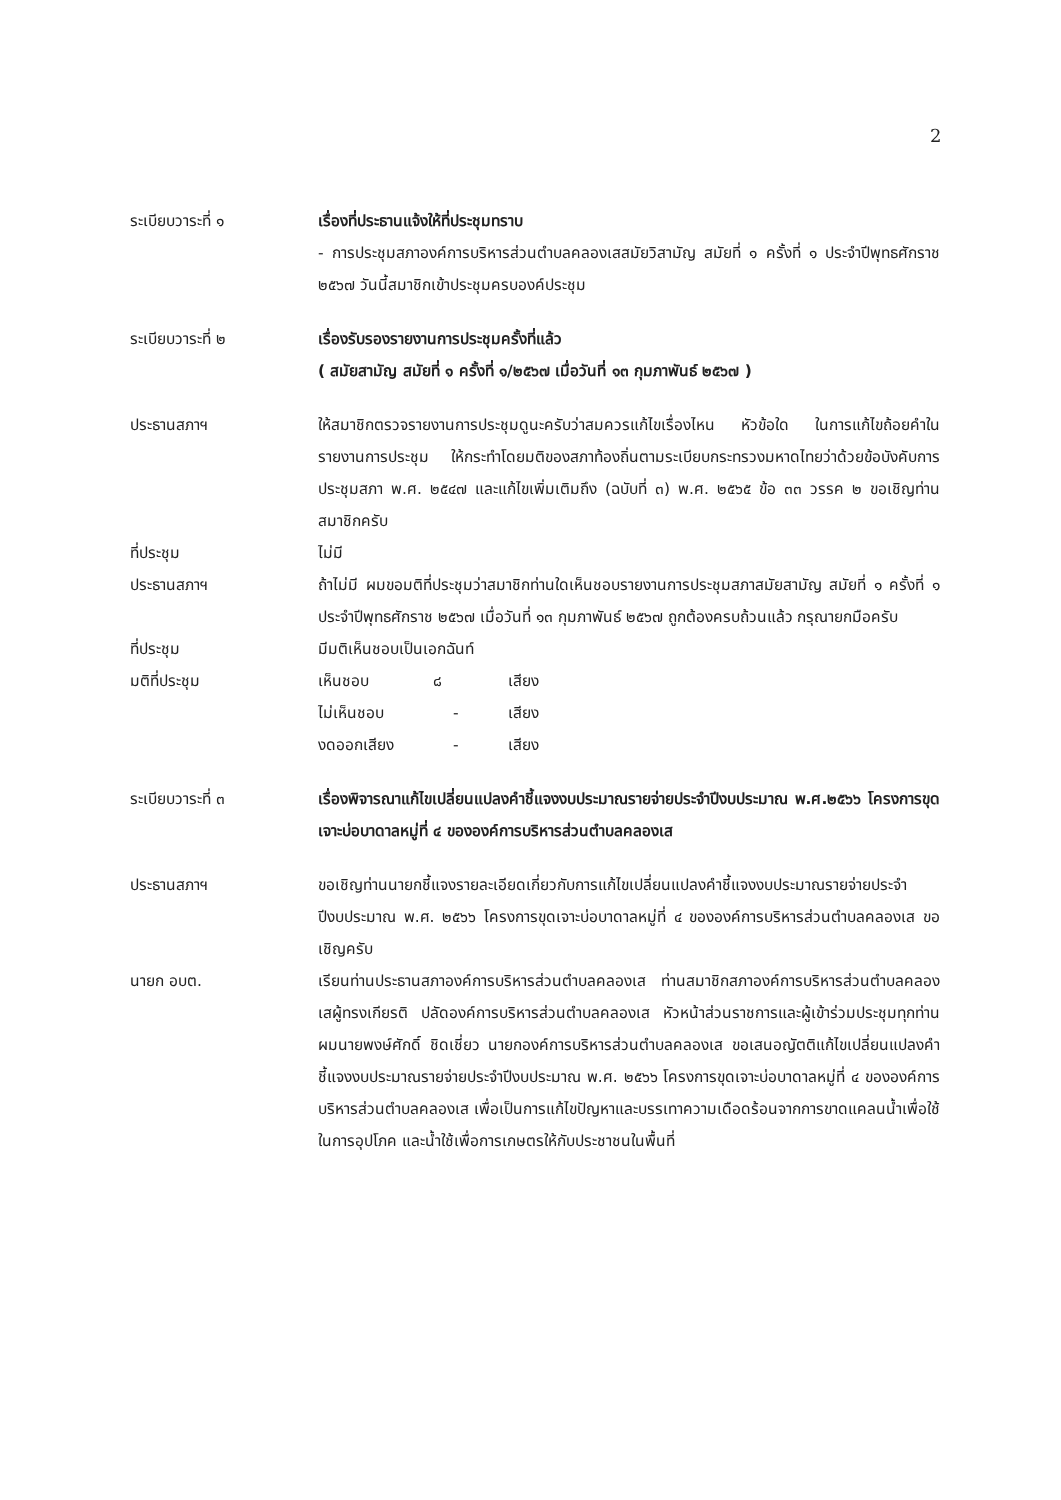2
ระเบียบวาระที่ ๑ เรื่องที่ประธานแจ้งให้ที่ประชุมทราบ
- การประชุมสภาองค์การบริหารส่วนตำบลคลองเสสมัยวิสามัญ สมัยที่ ๑ ครั้งที่ ๑ ประจำปีพุทธศักราช ๒๕๖๗ วันนี้สมาชิกเข้าประชุมครบองค์ประชุม
ระเบียบวาระที่ ๒ เรื่องรับรองรายงานการประชุมครั้งที่แล้ว
( สมัยสามัญ สมัยที่ ๑ ครั้งที่ ๑/๒๕๖๗ เมื่อวันที่ ๑๓ กุมภาพันธ์ ๒๕๖๗ )
ประธานสภาฯ ให้สมาชิกตรวจรายงานการประชุมดูนะครับว่าสมควรแก้ไขเรื่องไหน หัวข้อใด ในการแก้ไขถ้อยคำในรายงานการประชุม ให้กระทำโดยมติของสภาท้องถิ่นตามระเบียบกระทรวงมหาดไทยว่าด้วยข้อบังคับการประชุมสภา พ.ศ. ๒๕๔๗ และแก้ไขเพิ่มเติมถึง (ฉบับที่ ๓) พ.ศ. ๒๕๖๕ ข้อ ๓๓ วรรค ๒ ขอเชิญท่านสมาชิกครับ
ที่ประชุม ไม่มี
ประธานสภาฯ ถ้าไม่มี ผมขอมติที่ประชุมว่าสมาชิกท่านใดเห็นชอบรายงานการประชุมสภาสมัยสามัญ สมัยที่ ๑ ครั้งที่ ๑ ประจำปีพุทธศักราช ๒๕๖๗ เมื่อวันที่ ๑๓ กุมภาพันธ์ ๒๕๖๗ ถูกต้องครบถ้วนแล้ว กรุณายกมือครับ
ที่ประชุม มีมติเห็นชอบเป็นเอกฉันท์
มติที่ประชุม เห็นชอบ ๘ เสียง
ไม่เห็นชอบ - เสียง
งดออกเสียง - เสียง
ระเบียบวาระที่ ๓ เรื่องพิจารณาแก้ไขเปลี่ยนแปลงคำชี้แจงงบประมาณรายจ่ายประจำปีงบประมาณ พ.ศ.๒๕๖๖ โครงการขุดเจาะบ่อบาดาลหมู่ที่ ๔ ขององค์การบริหารส่วนตำบลคลองเส
ประธานสภาฯ ขอเชิญท่านนายกชี้แจงรายละเอียดเกี่ยวกับการแก้ไขเปลี่ยนแปลงคำชี้แจงงบประมาณรายจ่ายประจำปีงบประมาณ พ.ศ. ๒๕๖๖ โครงการขุดเจาะบ่อบาดาลหมู่ที่ ๔ ขององค์การบริหารส่วนตำบลคลองเส ขอเชิญครับ
นายก อบต. เรียนท่านประธานสภาองค์การบริหารส่วนตำบลคลองเส ท่านสมาชิกสภาองค์การบริหารส่วนตำบลคลองเสผู้ทรงเกียรติ ปลัดองค์การบริหารส่วนตำบลคลองเส หัวหน้าส่วนราชการและผู้เข้าร่วมประชุมทุกท่าน ผมนายพงษ์ศักดิ์ ชิดเชี่ยว นายกองค์การบริหารส่วนตำบลคลองเส ขอเสนอญัตติแก้ไขเปลี่ยนแปลงคำชี้แจงงบประมาณรายจ่ายประจำปีงบประมาณ พ.ศ. ๒๕๖๖ โครงการขุดเจาะบ่อบาดาลหมู่ที่ ๔ ขององค์การบริหารส่วนตำบลคลองเส เพื่อเป็นการแก้ไขปัญหาและบรรเทาความเดือดร้อนจากการขาดแคลนน้ำเพื่อใช้ในการอุปโภค และน้ำใช้เพื่อการเกษตรให้กับประชาชนในพื้นที่